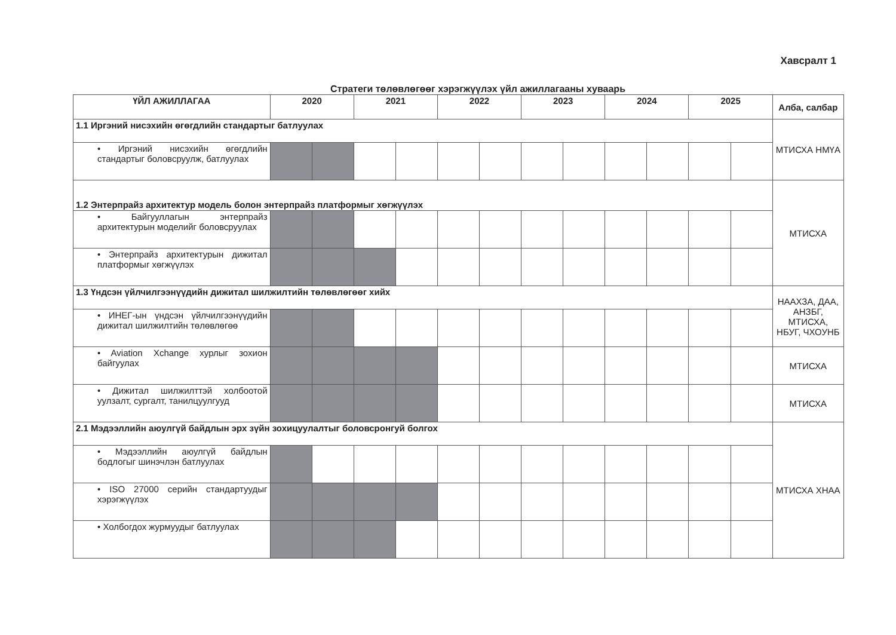Хавсралт 1
Стратеги төлөвлөгөөг хэрэгжүүлэх үйл ажиллагааны хуваарь
| ҮЙЛ АЖИЛЛАГАА | 2020 | | 2021 | | 2022 | | 2023 | | 2024 | | 2025 | | Алба, салбар |
| --- | --- | --- | --- | --- | --- | --- | --- | --- | --- | --- | --- | --- | --- |
| 1.1 Иргэний нисэхийн өгөгдлийн стандартыг батлуулах | | | | | | | | | | | | | МТИСХА НМҮА |
| • Иргэний нисэхийн өгөгдлийн стандартыг боловсруулж, батлуулах | | | | | | | | | | | | | |
| 1.2 Энтерпрайз архитектур модель болон энтерпрайз платформыг хөгжүүлэх | | | | | | | | | | | | | МТИСХА |
| • Байгууллагын энтерпрайз архитектурын моделийг боловсруулах | | | | | | | | | | | | | |
| • Энтерпрайз архитектурын дижитал платформыг хөгжүүлэх | | | | | | | | | | | | | |
| 1.3 Үндсэн үйлчилгээнүүдийн дижитал шилжилтийн төлөвлөгөөг хийх | | | | | | | | | | | | | НААХЗА, ДАА, АНЗБГ, МТИСХА, НБУГ, ЧХОУНБ |
| • ИНЕГ-ын үндсэн үйлчилгээнүүдийн дижитал шилжилтийн төлөвлөгөө | | | | | | | | | | | | | |
| • Aviation Xchange хурлыг зохион байгуулах | | | | | | | | | | | | | МТИСХА |
| • Дижитал шилжилттэй холбоотой уулзалт, сургалт, танилцуулгууд | | | | | | | | | | | | | МТИСХА |
| 2.1 Мэдээллийн аюулгүй байдлын эрх зүйн зохицуулалтыг боловсронгуй болгох | | | | | | | | | | | | | МТИСХА ХНАА |
| • Мэдээллийн аюулгүй байдлын бодлогыг шинэчлэн батлуулах | | | | | | | | | | | | | |
| • ISO 27000 серийн стандартуудыг хэрэгжүүлэх | | | | | | | | | | | | | |
| • Холбогдох журмуудыг батлуулах | | | | | | | | | | | | | |